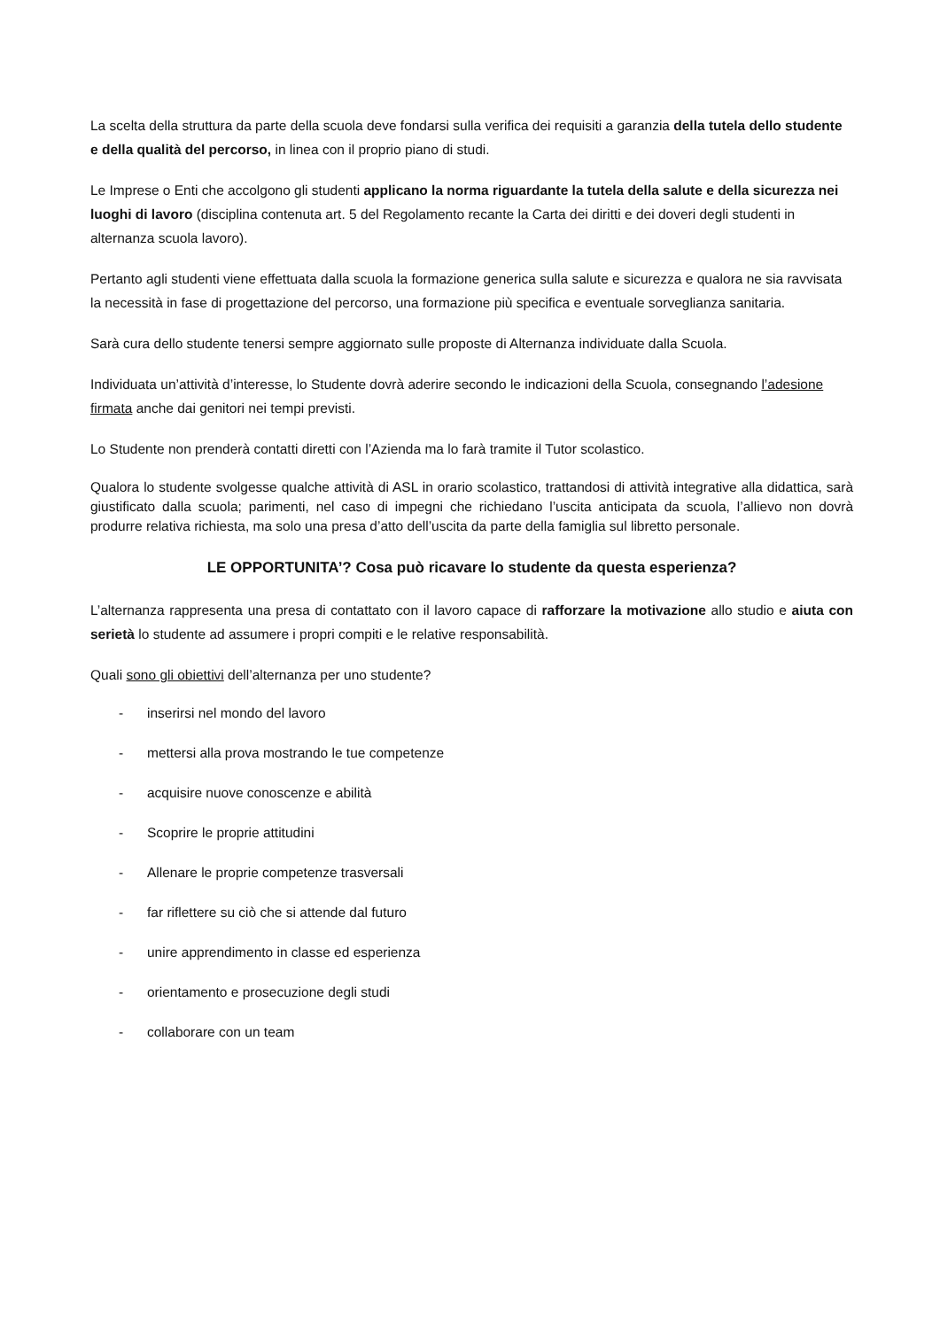La scelta della struttura da parte della scuola deve fondarsi sulla verifica dei requisiti a garanzia della tutela dello studente e della qualità del percorso, in linea con il proprio piano di studi.
Le Imprese o Enti che accolgono gli studenti applicano la norma riguardante la tutela della salute e della sicurezza nei luoghi di lavoro (disciplina contenuta art. 5 del Regolamento recante la Carta dei diritti e dei doveri degli studenti in alternanza scuola lavoro).
Pertanto agli studenti viene effettuata dalla scuola la formazione generica sulla salute e sicurezza e qualora ne sia ravvisata la necessità in fase di progettazione del percorso, una formazione più specifica e eventuale sorveglianza sanitaria.
Sarà cura dello studente tenersi sempre aggiornato sulle proposte di Alternanza individuate dalla Scuola.
Individuata un’attività d’interesse, lo Studente dovrà aderire secondo le indicazioni della Scuola, consegnando l’adesione firmata anche dai genitori nei tempi previsti.
Lo Studente non prenderà contatti diretti con l’Azienda ma lo farà tramite il Tutor scolastico.
Qualora lo studente svolgesse qualche attività di ASL in orario scolastico, trattandosi di attività integrative alla didattica, sarà giustificato dalla scuola; parimenti, nel caso di impegni che richiedano l’uscita anticipata da scuola, l’allievo non dovrà produrre relativa richiesta, ma solo una presa d’atto dell’uscita da parte della famiglia sul libretto personale.
LE OPPORTUNITA’? Cosa può ricavare lo studente da questa esperienza?
L’alternanza rappresenta una presa di contattato con il lavoro capace di rafforzare la motivazione allo studio e aiuta con serietà lo studente ad assumere i propri compiti e le relative responsabilità.
Quali sono gli obiettivi dell’alternanza per uno studente?
- inserirsi nel mondo del lavoro
- mettersi alla prova mostrando le tue competenze
- acquisire nuove conoscenze e abilità
- Scoprire le proprie attitudini
- Allenare le proprie competenze trasversali
- far riflettere su ciò che si attende dal futuro
- unire apprendimento in classe ed esperienza
- orientamento e prosecuzione degli studi
- collaborare con un team